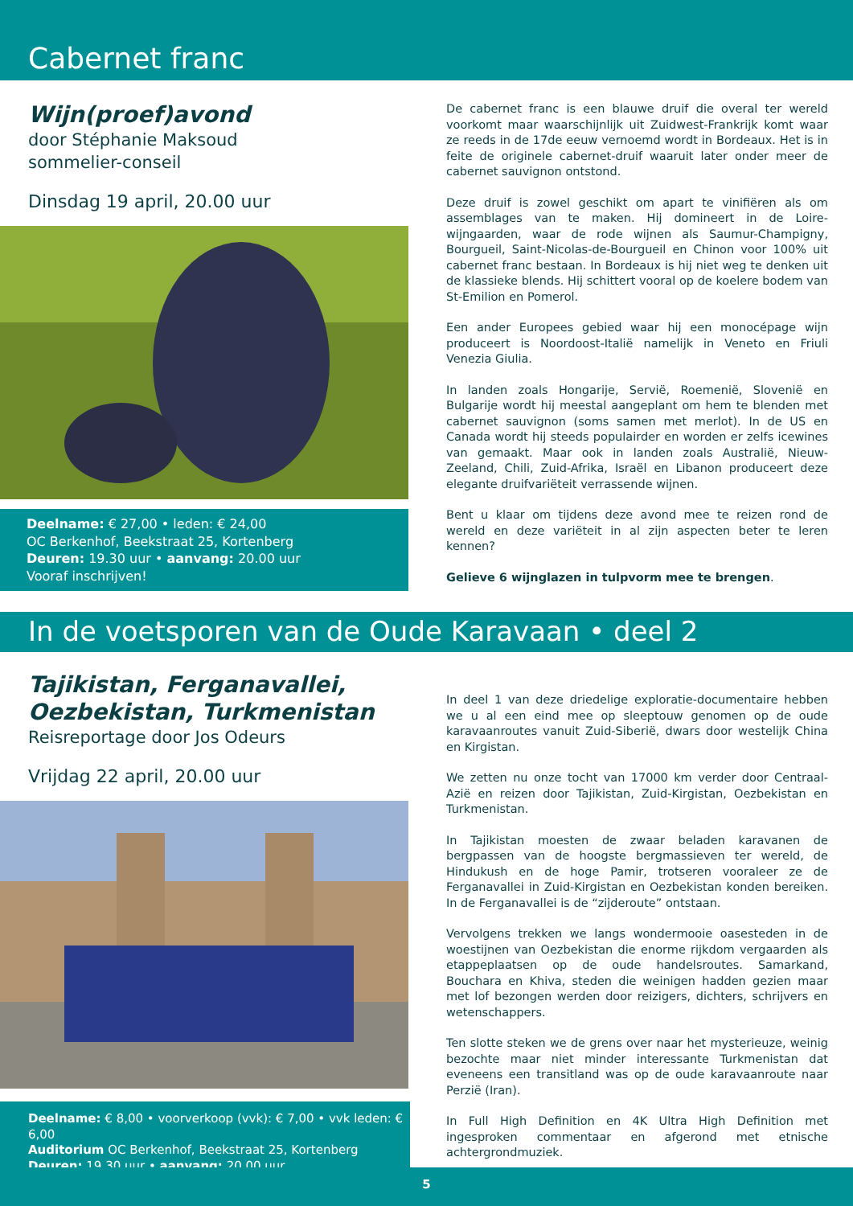Cabernet franc
Wijn(proef)avond
door Stéphanie Maksoud
sommelier-conseil
Dinsdag 19 april, 20.00 uur
Deelname: € 27,00 • leden: € 24,00
OC Berkenhof, Beekstraat 25, Kortenberg
Deuren: 19.30 uur • aanvang: 20.00 uur
Vooraf inschrijven!
De cabernet franc is een blauwe druif die overal ter wereld voorkomt maar waarschijnlijk uit Zuidwest-Frankrijk komt waar ze reeds in de 17de eeuw vernoemd wordt in Bordeaux. Het is in feite de originele cabernet-druif waaruit later onder meer de cabernet sauvignon ontstond.
Deze druif is zowel geschikt om apart te vinifiëren als om assemblages van te maken. Hij domineert in de Loire-wijngaarden, waar de rode wijnen als Saumur-Champigny, Bourgueil, Saint-Nicolas-de-Bourgueil en Chinon voor 100% uit cabernet franc bestaan. In Bordeaux is hij niet weg te denken uit de klassieke blends. Hij schittert vooral op de koelere bodem van St-Emilion en Pomerol.
Een ander Europees gebied waar hij een monocépage wijn produceert is Noordoost-Italië namelijk in Veneto en Friuli Venezia Giulia.
In landen zoals Hongarije, Servië, Roemenië, Slovenië en Bulgarije wordt hij meestal aangeplant om hem te blenden met cabernet sauvignon (soms samen met merlot). In de US en Canada wordt hij steeds populairder en worden er zelfs icewines van gemaakt. Maar ook in landen zoals Australië, Nieuw-Zeeland, Chili, Zuid-Afrika, Israël en Libanon produceert deze elegante druifvariëteit verrassende wijnen.
Bent u klaar om tijdens deze avond mee te reizen rond de wereld en deze variëteit in al zijn aspecten beter te leren kennen?
Gelieve 6 wijnglazen in tulpvorm mee te brengen.
In de voetsporen van de Oude Karavaan • deel 2
Tajikistan, Ferganavallei,
Oezbekistan, Turkmenistan
Reisreportage door Jos Odeurs
Vrijdag 22 april, 20.00 uur
Deelname: € 8,00 • voorverkoop (vvk): € 7,00 • vvk leden: € 6,00
Auditorium OC Berkenhof, Beekstraat 25, Kortenberg
Deuren: 19.30 uur • aanvang: 20.00 uur
In deel 1 van deze driedelige exploratie-documentaire hebben we u al een eind mee op sleeptouw genomen op de oude karavaanroutes vanuit Zuid-Siberië, dwars door westelijk China en Kirgistan.
We zetten nu onze tocht van 17000 km verder door Centraal-Azië en reizen door Tajikistan, Zuid-Kirgistan, Oezbekistan en Turkmenistan.
In Tajikistan moesten de zwaar beladen karavanen de bergpassen van de hoogste bergmassieven ter wereld, de Hindukush en de hoge Pamir, trotseren vooraleer ze de Ferganavallei in Zuid-Kirgistan en Oezbekistan konden bereiken. In de Ferganavallei is de “zijderoute” ontstaan.
Vervolgens trekken we langs wondermooie oasesteden in de woestijnen van Oezbekistan die enorme rijkdom vergaarden als etappeplaatsen op de oude handelsroutes. Samarkand, Bouchara en Khiva, steden die weinigen hadden gezien maar met lof bezongen werden door reizigers, dichters, schrijvers en wetenschappers.
Ten slotte steken we de grens over naar het mysterieuze, weinig bezochte maar niet minder interessante Turkmenistan dat eveneens een transitland was op de oude karavaanroute naar Perzië (Iran).
In Full High Definition en 4K Ultra High Definition met ingesproken commentaar en afgerond met etnische achtergrondmuziek.
5